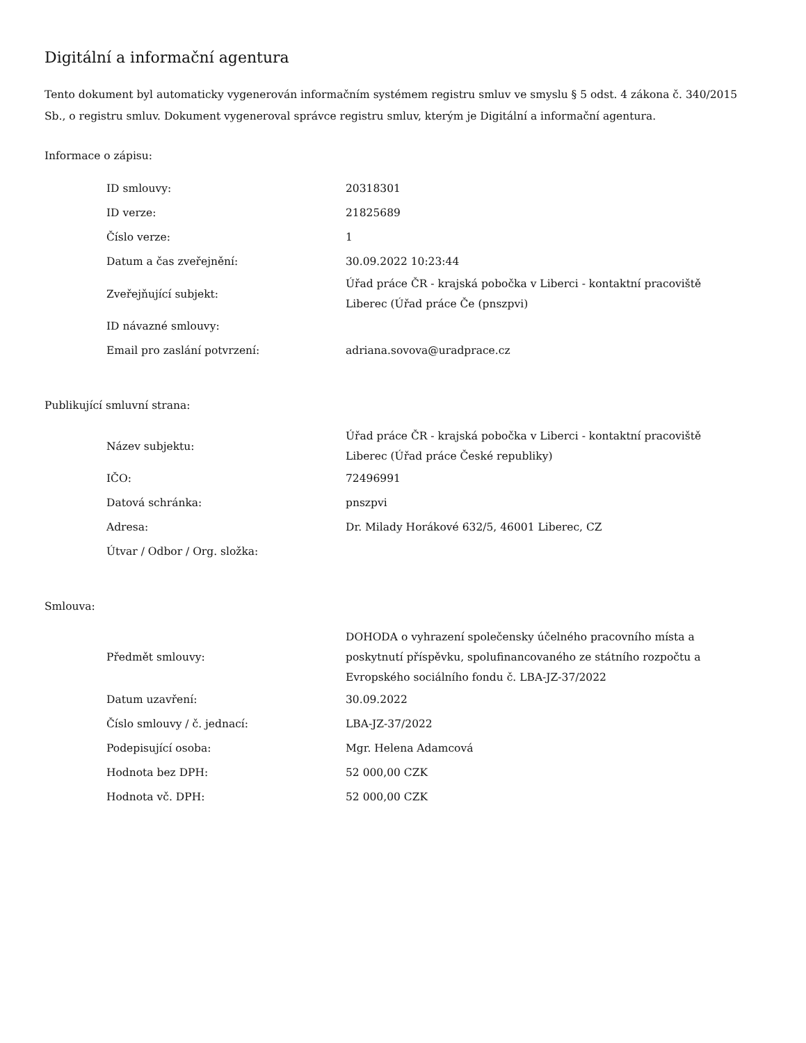Digitální a informační agentura
Tento dokument byl automaticky vygenerován informačním systémem registru smluv ve smyslu § 5 odst. 4 zákona č. 340/2015 Sb., o registru smluv. Dokument vygeneroval správce registru smluv, kterým je Digitální a informační agentura.
Informace o zápisu:
| ID smlouvy: | 20318301 |
| ID verze: | 21825689 |
| Číslo verze: | 1 |
| Datum a čas zveřejnění: | 30.09.2022 10:23:44 |
| Zveřejňující subjekt: | Úřad práce ČR - krajská pobočka v Liberci - kontaktní pracoviště Liberec (Úřad práce Če (pnszpvi) |
| ID návazné smlouvy: | |
| Email pro zaslání potvrzení: | adriana.sovova@uradprace.cz |
Publikující smluvní strana:
| Název subjektu: | Úřad práce ČR - krajská pobočka v Liberci - kontaktní pracoviště Liberec (Úřad práce České republiky) |
| IČO: | 72496991 |
| Datová schránka: | pnszpvi |
| Adresa: | Dr. Milady Horákové 632/5, 46001 Liberec, CZ |
| Útvar / Odbor / Org. složka: | |
Smlouva:
| Předmět smlouvy: | DOHODA o vyhrazení společensky účelného pracovního místa a poskytnutí příspěvku, spolufinancovaného ze státního rozpočtu a Evropského sociálního fondu č. LBA-JZ-37/2022 |
| Datum uzavření: | 30.09.2022 |
| Číslo smlouvy / č. jednací: | LBA-JZ-37/2022 |
| Podepisující osoba: | Mgr. Helena Adamcová |
| Hodnota bez DPH: | 52 000,00 CZK |
| Hodnota vč. DPH: | 52 000,00 CZK |